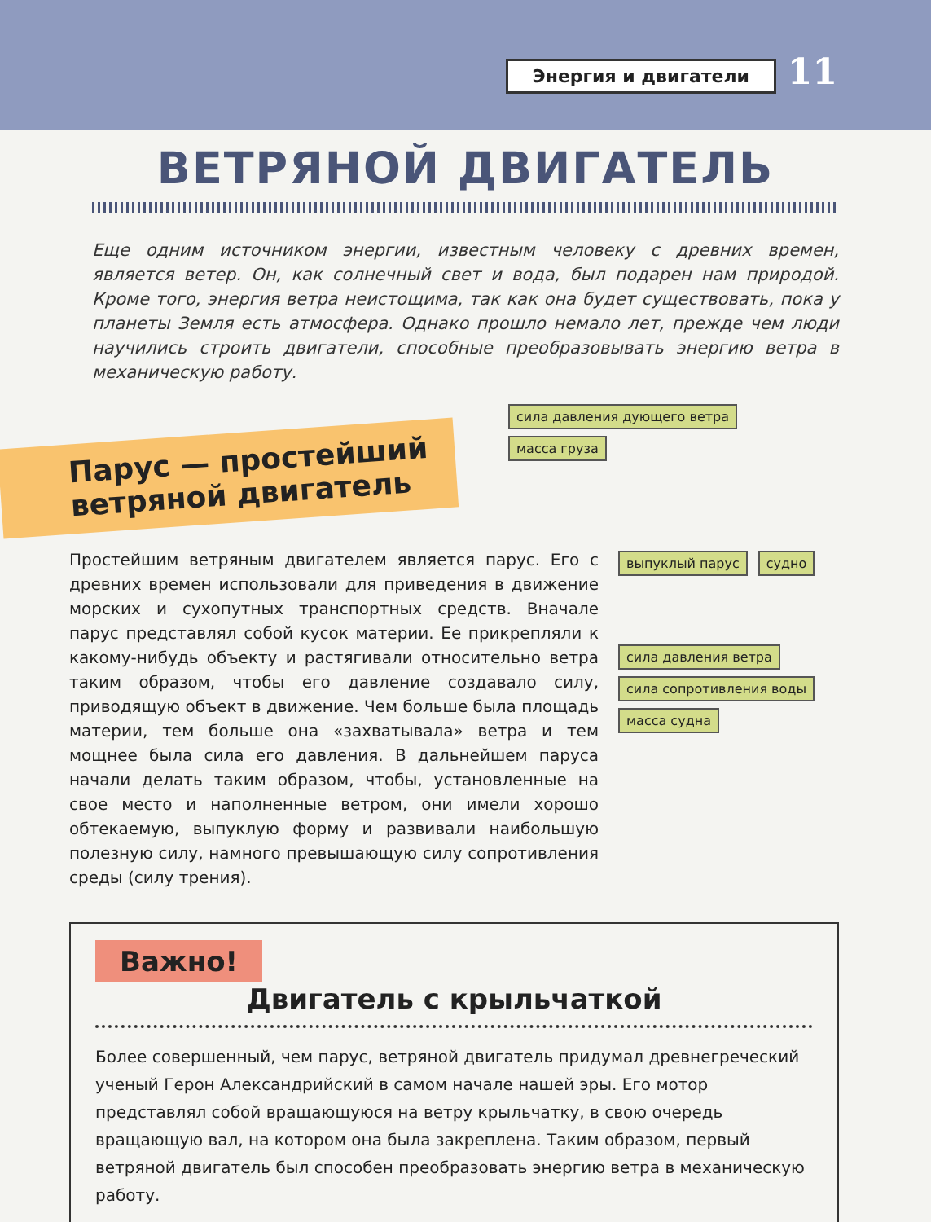Энергия и двигатели 11
ВЕТРЯНОЙ ДВИГАТЕЛЬ
Еще одним источником энергии, известным человеку с древних времен, является ветер. Он, как солнечный свет и вода, был подарен нам природой. Кроме того, энергия ветра неистощима, так как она будет существовать, пока у планеты Земля есть атмосфера. Однако прошло немало лет, прежде чем люди научились строить двигатели, способные преобразовывать энергию ветра в механическую работу.
Парус — простейший ветряной двигатель
сила давления дующего ветра масса груза
Простейшим ветряным двигателем является парус. Его с древних времен использовали для приведения в движение морских и сухопутных транспортных средств. Вначале парус представлял собой кусок материи. Ее прикрепляли к какому-нибудь объекту и растягивали относительно ветра таким образом, чтобы его давление создавало силу, приводящую объект в движение. Чем больше была площадь материи, тем больше она «захватывала» ветра и тем мощнее была сила его давления. В дальнейшем паруса начали делать таким образом, чтобы, установленные на свое место и наполненные ветром, они имели хорошо обтекаемую, выпуклую форму и развивали наибольшую полезную силу, намного превышающую силу сопротивления среды (силу трения).
выпуклый парус судно
сила давления ветра сила сопротивления воды
масса судна
Важно!
Двигатель с крыльчаткой
Более совершенный, чем парус, ветряной двигатель придумал древнегреческий ученый Герон Александрийский в самом начале нашей эры. Его мотор представлял собой вращающуюся на ветру крыльчатку, в свою очередь вращающую вал, на котором она была закреплена. Таким образом, первый ветряной двигатель был способен преобразовать энергию ветра в механическую работу.